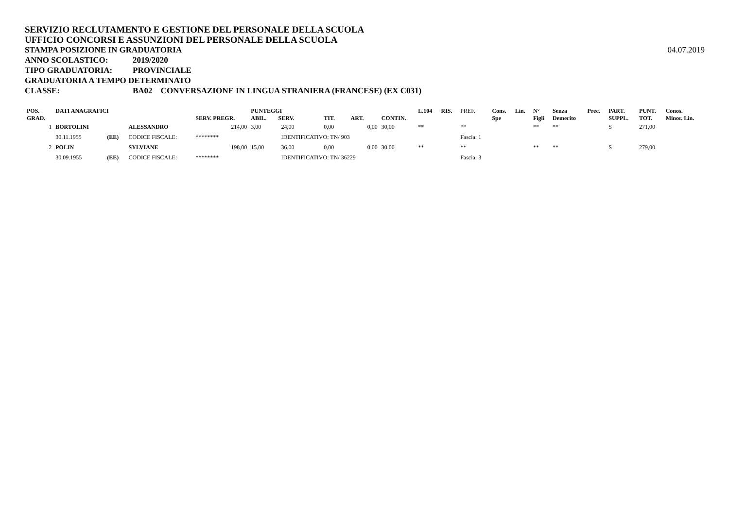SERVIZIO RECLUTAMENTO E GESTIONE DEL PERSONALE DELLA SCUOLA
UFFICIO CONCORSI E ASSUNZIONI DEL PERSONALE DELLA SCUOLA
STAMPA POSIZIONE IN GRADUATORIA 04.07.2019
ANNO SCOLASTICO: 2019/2020
TIPO GRADUATORIA: PROVINCIALE
GRADUATORIA A TEMPO DETERMINATO
CLASSE: BA02 CONVERSAZIONE IN LINGUA STRANIERA (FRANCESE) (EX C031)
| POS. GRAD. | DATI ANAGRAFICI | | | SERV. PREGR. | PUNTEGGI ABIL. SERV. | | TIT. | ART. | CONTIN. | L.104 | RIS. | PREF. | Cons. Spe | Lin. | N° Figli | Senza Demerito | Prec. | PART. SUPPL. | PUNT. TOT. | Conos. Minor. Lin. |
| --- | --- | --- | --- | --- | --- | --- | --- | --- | --- | --- | --- | --- | --- | --- | --- | --- | --- | --- | --- | --- |
| 1 | BORTOLINI | | ALESSANDRO | 214,00 | 3,00 | 24,00 | 0,00 | 0,00 | 30,00 | ** | | ** | | | ** | ** | | S | 271,00 | |
| | 30.11.1955 | (EE) | CODICE FISCALE: | ******** | | IDENTIFICATIVO: TN/ 903 | | | | | | Fascia: 1 | | | | | | | | |
| 2 | POLIN | | SYLVIANE | 198,00 | 15,00 | 36,00 | 0,00 | 0,00 | 30,00 | ** | | ** | | | ** | ** | | S | 279,00 | |
| | 30.09.1955 | (EE) | CODICE FISCALE: | ******** | | IDENTIFICATIVO: TN/ 36229 | | | | | | Fascia: 3 | | | | | | | | |